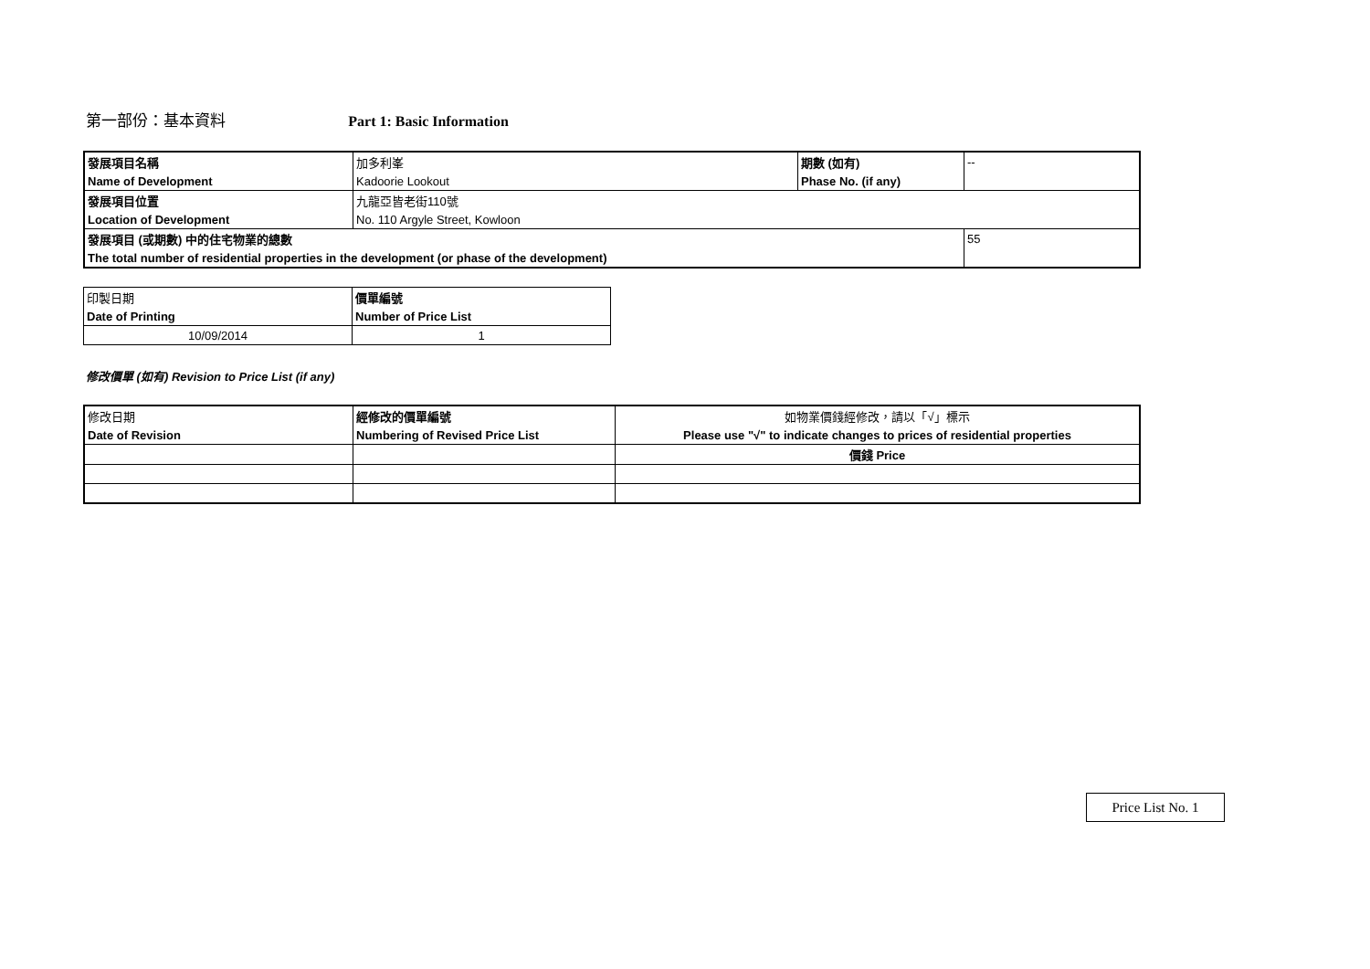第一部份：基本資料 Part 1: Basic Information
| 發展項目名稱 | 加多利峯 | 期數 (如有) | -- |
| Name of Development | Kadoorie Lookout | Phase No. (if any) | |
| 發展項目位置 | 九龍亞皆老街110號 | | |
| Location of Development | No. 110 Argyle Street, Kowloon | | |
| 發展項目 (或期數) 中的住宅物業的總數 | | | 55 |
| The total number of residential properties in the development (or phase of the development) | | | |
| 印製日期 | 價單編號 |
| Date of Printing | Number of Price List |
| 10/09/2014 | 1 |
修改價單 (如有) Revision to Price List (if any)
| 修改日期 | 經修改的價單編號 | 如物業價錢經修改，請以「√」標示 |
| Date of Revision | Numbering of Revised Price List | Please use "√" to indicate changes to prices of residential properties |
| | | 價錢 Price |
Price List No. 1